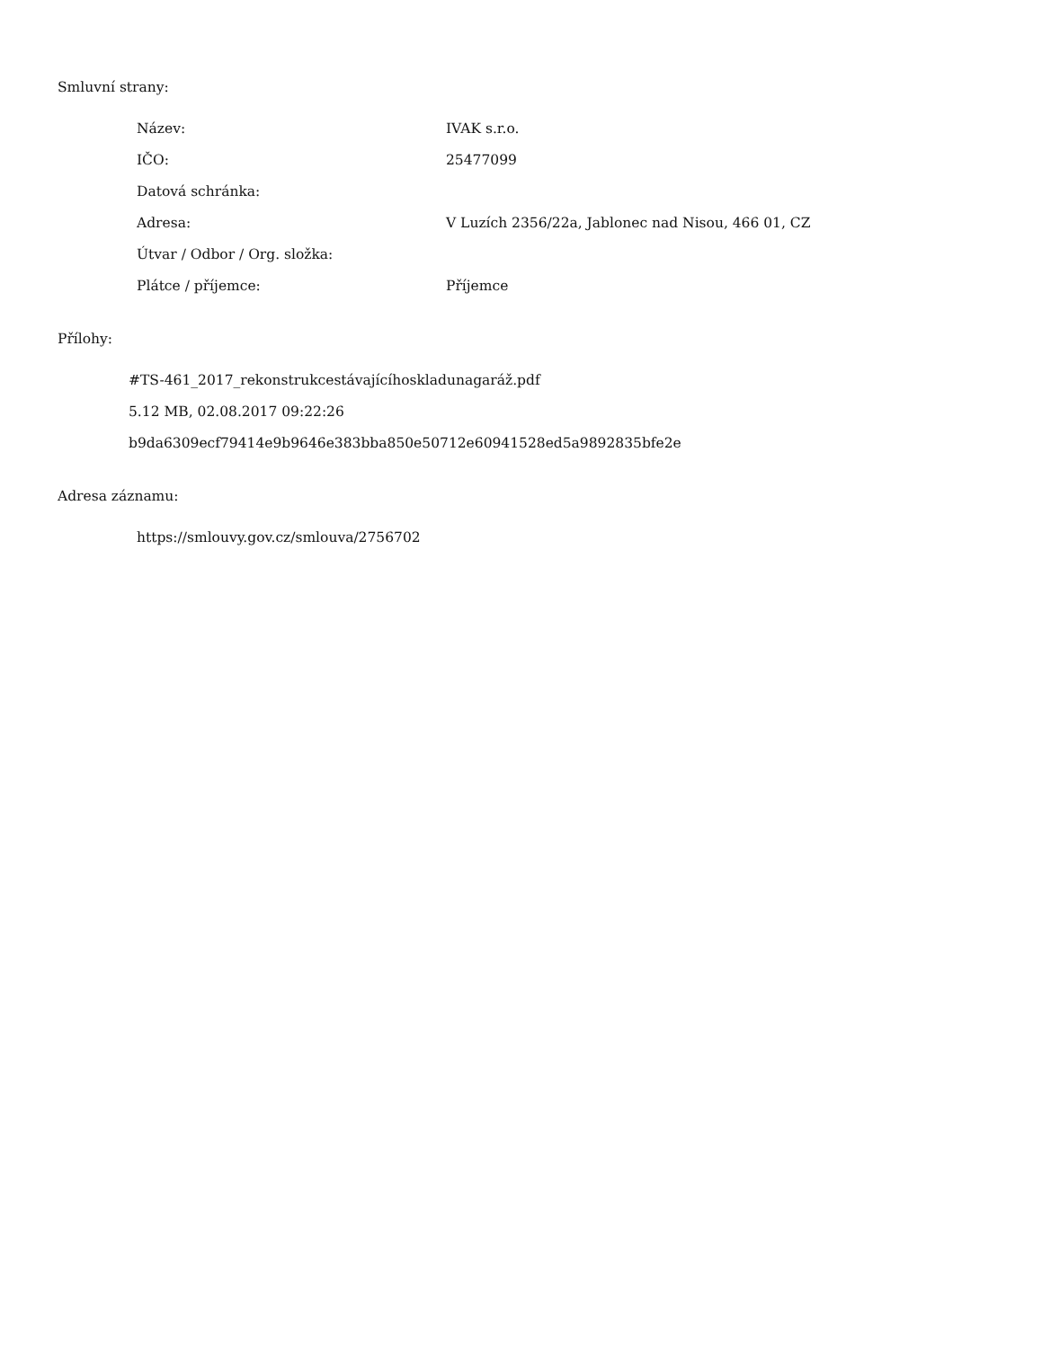Smluvní strany:
| Název: | IVAK s.r.o. |
| IČO: | 25477099 |
| Datová schránka: | |
| Adresa: | V Luzích 2356/22a, Jablonec nad Nisou, 466 01, CZ |
| Útvar / Odbor / Org. složka: | |
| Plátce / příjemce: | Příjemce |
Přílohy:
#TS-461_2017_rekonstrukcestávajícíhoskladunagaráž.pdf
5.12 MB, 02.08.2017 09:22:26
b9da6309ecf79414e9b9646e383bba850e50712e60941528ed5a9892835bfe2e
Adresa záznamu:
https://smlouvy.gov.cz/smlouva/2756702